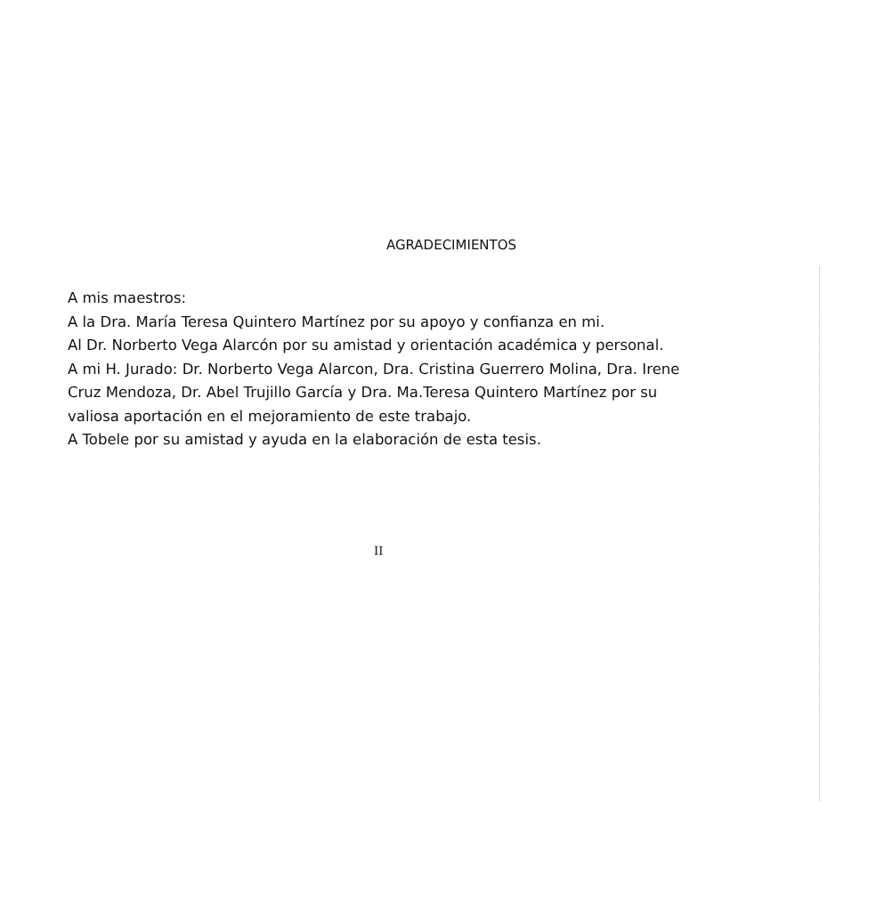AGRADECIMIENTOS
A mis maestros:
A la Dra. María Teresa Quintero Martínez por su apoyo y confianza en mi.
Al Dr. Norberto Vega Alarcón por su amistad y orientación académica y personal.
A mi H. Jurado: Dr. Norberto Vega Alarcon, Dra. Cristina Guerrero Molina, Dra. Irene Cruz Mendoza, Dr. Abel Trujillo García y Dra. Ma.Teresa Quintero Martínez por su valiosa aportación en el mejoramiento de este trabajo.
A Tobele por su amistad y ayuda en la elaboración de esta tesis.
II